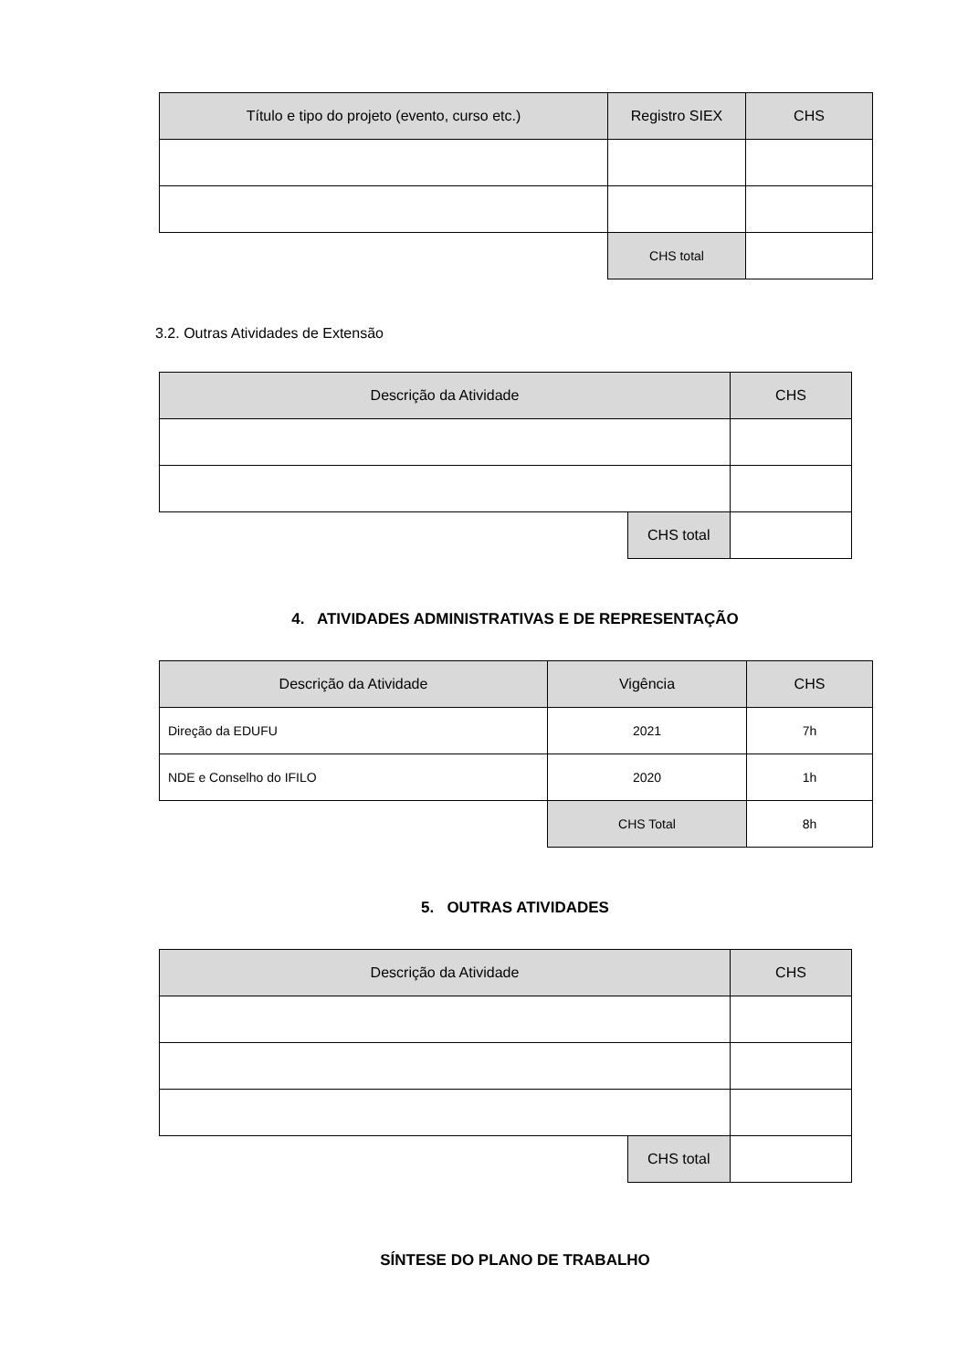| Título e tipo do projeto (evento, curso etc.) | Registro SIEX | CHS |
| --- | --- | --- |
| | CHS total | |
3.2. Outras Atividades de Extensão
| Descrição da Atividade | | CHS |
| --- | --- | --- |
| | CHS total | |
4. ATIVIDADES ADMINISTRATIVAS E DE REPRESENTAÇÃO
| Descrição da Atividade | Vigência | CHS |
| --- | --- | --- |
| Direção da EDUFU | 2021 | 7h |
| NDE e Conselho do IFILO | 2020 | 1h |
| | CHS Total | 8h |
5. OUTRAS ATIVIDADES
| Descrição da Atividade | | CHS |
| --- | --- | --- |
| | CHS total | |
SÍNTESE DO PLANO DE TRABALHO